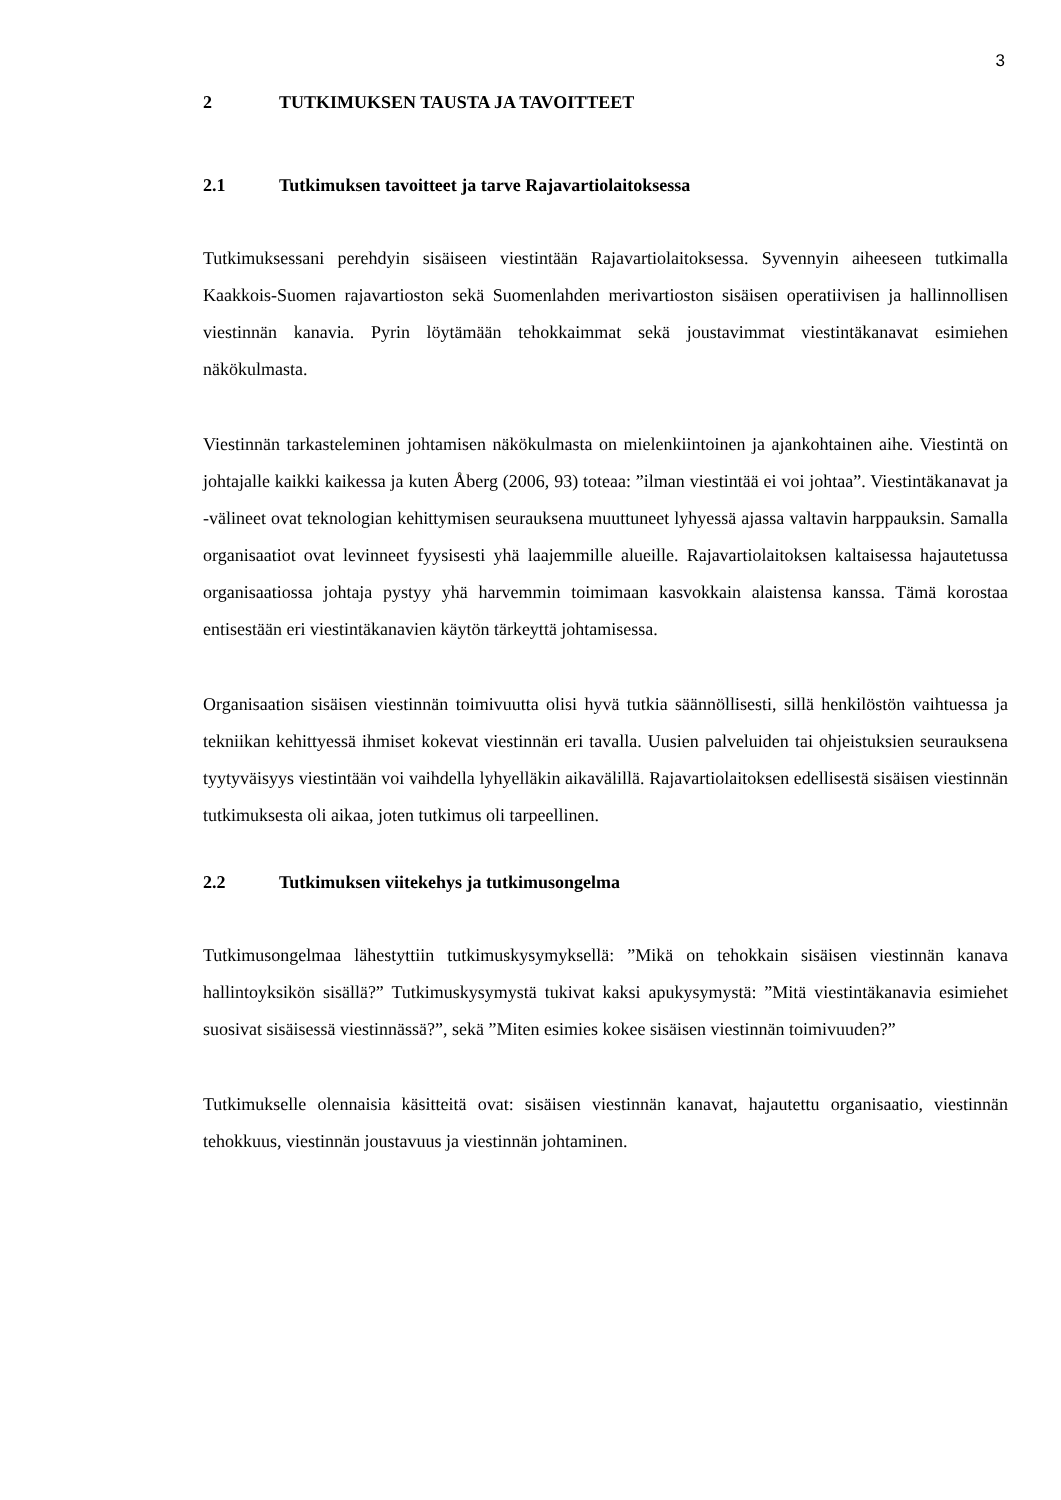3
2 TUTKIMUKSEN TAUSTA JA TAVOITTEET
2.1 Tutkimuksen tavoitteet ja tarve Rajavartiolaitoksessa
Tutkimuksessani perehdyin sisäiseen viestintään Rajavartiolaitoksessa. Syvennyin aiheeseen tutkimalla Kaakkois-Suomen rajavartioston sekä Suomenlahden merivartioston sisäisen operatiivisen ja hallinnollisen viestinnän kanavia. Pyrin löytämään tehokkaimmat sekä joustavimmat viestintäkanavat esimiehen näkökulmasta.
Viestinnän tarkasteleminen johtamisen näkökulmasta on mielenkiintoinen ja ajankohtainen aihe. Viestintä on johtajalle kaikki kaikessa ja kuten Åberg (2006, 93) toteaa: ”ilman viestintää ei voi johtaa”. Viestintäkanavat ja -välineet ovat teknologian kehittymisen seurauksena muuttuneet lyhyessä ajassa valtavin harppauksin. Samalla organisaatiot ovat levinneet fyysisesti yhä laajemmille alueille. Rajavartiolaitoksen kaltaisessa hajautetussa organisaatiossa johtaja pystyy yhä harvemmin toimimaan kasvokkain alaistensa kanssa. Tämä korostaa entisestään eri viestintäkanavien käytön tärkeyttä johtamisessa.
Organisaation sisäisen viestinnän toimivuutta olisi hyvä tutkia säännöllisesti, sillä henkilöstön vaihtuessa ja tekniikan kehittyessä ihmiset kokevat viestinnän eri tavalla. Uusien palveluiden tai ohjeistuksien seurauksena tyytyväisyys viestintään voi vaihdella lyhyelläkin aikavälillä. Rajavartiolaitoksen edellisestä sisäisen viestinnän tutkimuksesta oli aikaa, joten tutkimus oli tarpeellinen.
2.2 Tutkimuksen viitekehys ja tutkimusongelma
Tutkimusongelmaa lähestyttiin tutkimuskysymyksellä: ”Mikä on tehokkain sisäisen viestinnän kanava hallintoyksikön sisällä?” Tutkimuskysymystä tukivat kaksi apukysymystä: ”Mitä viestintäkanavia esimiehet suosivat sisäisessä viestinnässä?”, sekä ”Miten esimies kokee sisäisen viestinnän toimivuuden?”
Tutkimukselle olennaisia käsitteitä ovat: sisäisen viestinnän kanavat, hajautettu organisaatio, viestinnän tehokkuus, viestinnän joustavuus ja viestinnän johtaminen.